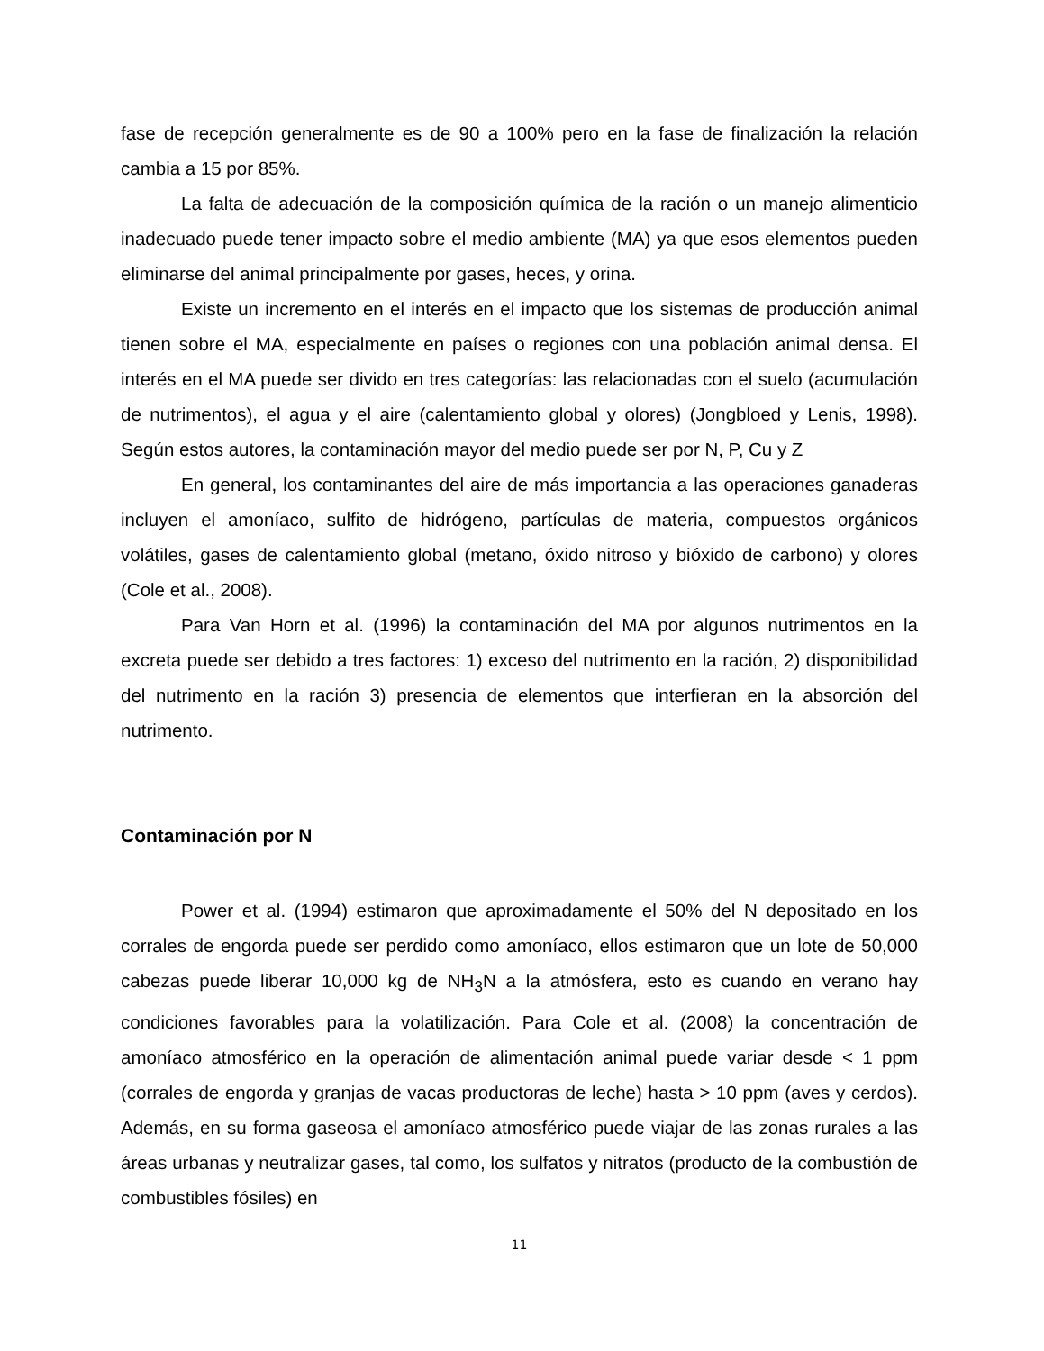fase de recepción generalmente es de 90 a 100% pero en la fase de finalización la relación cambia a 15 por 85%.
La falta de adecuación de la composición química de la ración o un manejo alimenticio inadecuado puede tener impacto sobre el medio ambiente (MA) ya que esos elementos pueden eliminarse del animal principalmente por gases, heces, y orina.
Existe un incremento en el interés en el impacto que los sistemas de producción animal tienen sobre el MA, especialmente en países o regiones con una población animal densa. El interés en el MA puede ser divido en tres categorías: las relacionadas con el suelo (acumulación de nutrimentos), el agua y el aire (calentamiento global y olores) (Jongbloed y Lenis, 1998). Según estos autores, la contaminación mayor del medio puede ser por N, P, Cu y Z
En general, los contaminantes del aire de más importancia a las operaciones ganaderas incluyen el amoníaco, sulfito de hidrógeno, partículas de materia, compuestos orgánicos volátiles, gases de calentamiento global (metano, óxido nitroso y bióxido de carbono) y olores (Cole et al., 2008).
Para Van Horn et al. (1996) la contaminación del MA por algunos nutrimentos en la excreta puede ser debido a tres factores: 1) exceso del nutrimento en la ración, 2) disponibilidad del nutrimento en la ración 3) presencia de elementos que interfieran en la absorción del nutrimento.
Contaminación por N
Power et al. (1994) estimaron que aproximadamente el 50% del N depositado en los corrales de engorda puede ser perdido como amoníaco, ellos estimaron que un lote de 50,000 cabezas puede liberar 10,000 kg de NH<sub>3</sub>N a la atmósfera, esto es cuando en verano hay condiciones favorables para la volatilización. Para Cole et al. (2008) la concentración de amoníaco atmosférico en la operación de alimentación animal puede variar desde < 1 ppm (corrales de engorda y granjas de vacas productoras de leche) hasta > 10 ppm (aves y cerdos). Además, en su forma gaseosa el amoníaco atmosférico puede viajar de las zonas rurales a las áreas urbanas y neutralizar gases, tal como, los sulfatos y nitratos (producto de la combustión de combustibles fósiles) en
11